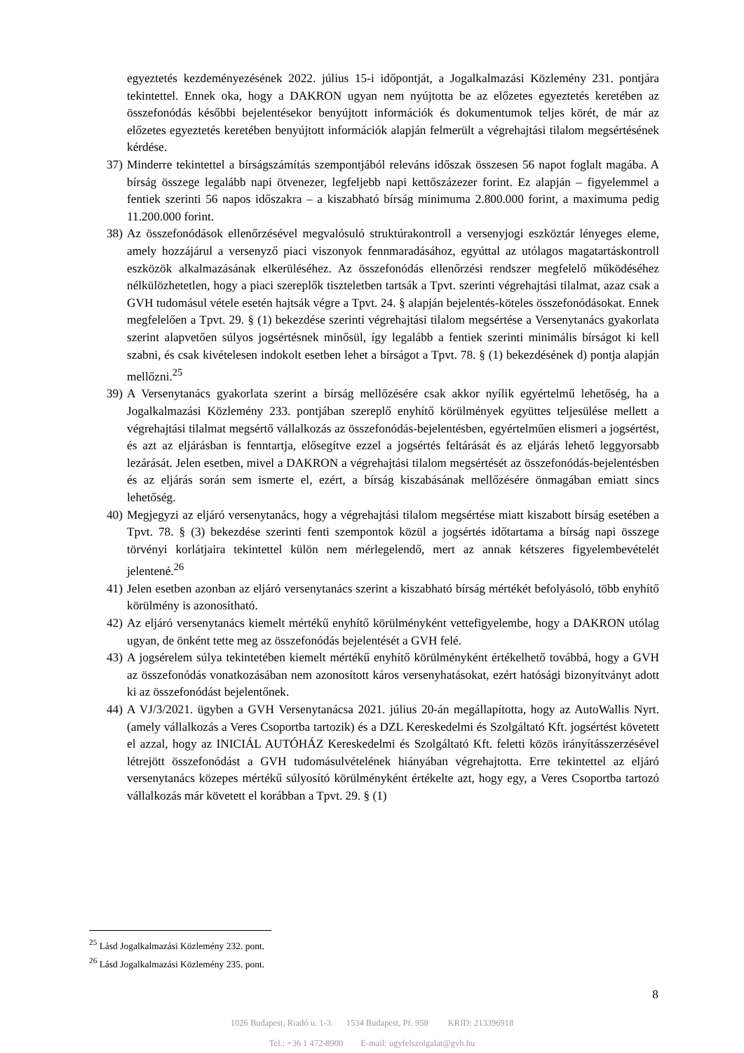egyeztetés kezdeményezésének 2022. július 15-i időpontját, a Jogalkalmazási Közlemény 231. pontjára tekintettel. Ennek oka, hogy a DAKRON ugyan nem nyújtotta be az előzetes egyeztetés keretében az összefonódás későbbi bejelentésekor benyújtott információk és dokumentumok teljes körét, de már az előzetes egyeztetés keretében benyújtott információk alapján felmerült a végrehajtási tilalom megsértésének kérdése.
37) Minderre tekintettel a bírságszámítás szempontjából releváns időszak összesen 56 napot foglalt magába. A bírság összege legalább napi ötvenezer, legfeljebb napi kettőszázezer forint. Ez alapján – figyelemmel a fentiek szerinti 56 napos időszakra – a kiszabható bírság minimuma 2.800.000 forint, a maximuma pedig 11.200.000 forint.
38) Az összefonódások ellenőrzésével megvalósuló struktúrakontroll a versenyjogi eszköztár lényeges eleme, amely hozzájárul a versenyző piaci viszonyok fennmaradásához, egyúttal az utólagos magatartáskontroll eszközök alkalmazásának elkerüléséhez. Az összefonódás ellenőrzési rendszer megfelelő működéséhez nélkülözhetetlen, hogy a piaci szereplők tiszteletben tartsák a Tpvt. szerinti végrehajtási tilalmat, azaz csak a GVH tudomásul vétele esetén hajtsák végre a Tpvt. 24. § alapján bejelentés-köteles összefonódásokat. Ennek megfelelően a Tpvt. 29. § (1) bekezdése szerinti végrehajtási tilalom megsértése a Versenytanács gyakorlata szerint alapvetően súlyos jogsértésnek minősül, így legalább a fentiek szerinti minimális bírságot ki kell szabni, és csak kivételesen indokolt esetben lehet a bírságot a Tpvt. 78. § (1) bekezdésének d) pontja alapján mellőzni.<sup>25</sup>
39) A Versenytanács gyakorlata szerint a bírság mellőzésére csak akkor nyílik egyértelmű lehetőség, ha a Jogalkalmazási Közlemény 233. pontjában szereplő enyhítő körülmények együttes teljesülése mellett a végrehajtási tilalmat megsértő vállalkozás az összefonódás-bejelentésben, egyértelműen elismeri a jogsértést, és azt az eljárásban is fenntartja, elősegítve ezzel a jogsértés feltárását és az eljárás lehető leggyorsabb lezárását. Jelen esetben, mivel a DAKRON a végrehajtási tilalom megsértését az összefonódás-bejelentésben és az eljárás során sem ismerte el, ezért, a bírság kiszabásának mellőzésére önmagában emiatt sincs lehetőség.
40) Megjegyzi az eljáró versenytanács, hogy a végrehajtási tilalom megsértése miatt kiszabott bírság esetében a Tpvt. 78. § (3) bekezdése szerinti fenti szempontok közül a jogsértés időtartama a bírság napi összege törvényi korlátjaira tekintettel külön nem mérlegelendő, mert az annak kétszeres figyelembevételét jelentené.<sup>26</sup>
41) Jelen esetben azonban az eljáró versenytanács szerint a kiszabható bírság mértékét befolyásoló, több enyhítő körülmény is azonosítható.
42) Az eljáró versenytanács kiemelt mértékű enyhítő körülményként vettefigyelembe, hogy a DAKRON utólag ugyan, de önként tette meg az összefonódás bejelentését a GVH felé.
43) A jogsérelem súlya tekintetében kiemelt mértékű enyhítő körülményként értékelhető továbbá, hogy a GVH az összefonódás vonatkozásában nem azonosított káros versenyhatásokat, ezért hatósági bizonyítványt adott ki az összefonódást bejelentőnek.
44) A VJ/3/2021. ügyben a GVH Versenytanácsa 2021. július 20-án megállapította, hogy az AutoWallis Nyrt. (amely vállalkozás a Veres Csoportba tartozik) és a DZL Kereskedelmi és Szolgáltató Kft. jogsértést követett el azzal, hogy az INICIÁL AUTÓHÁZ Kereskedelmi és Szolgáltató Kft. feletti közös irányításszerzésével létrejött összefonódást a GVH tudomásulvételének hiányában végrehajtotta. Erre tekintettel az eljáró versenytanács közepes mértékű súlyosító körülményként értékelte azt, hogy egy, a Veres Csoportba tartozó vállalkozás már követett el korábban a Tpvt. 29. § (1)
<sup>25</sup> Lásd Jogalkalmazási Közlemény 232. pont.
<sup>26</sup> Lásd Jogalkalmazási Közlemény 235. pont.
8
1026 Budapest, Riadó u. 1-3. 1534 Budapest, Pf. 958 KRID: 213396918
Tel.: +36 1 472-8900 E-mail: ugyfelszolgalat@gvh.hu